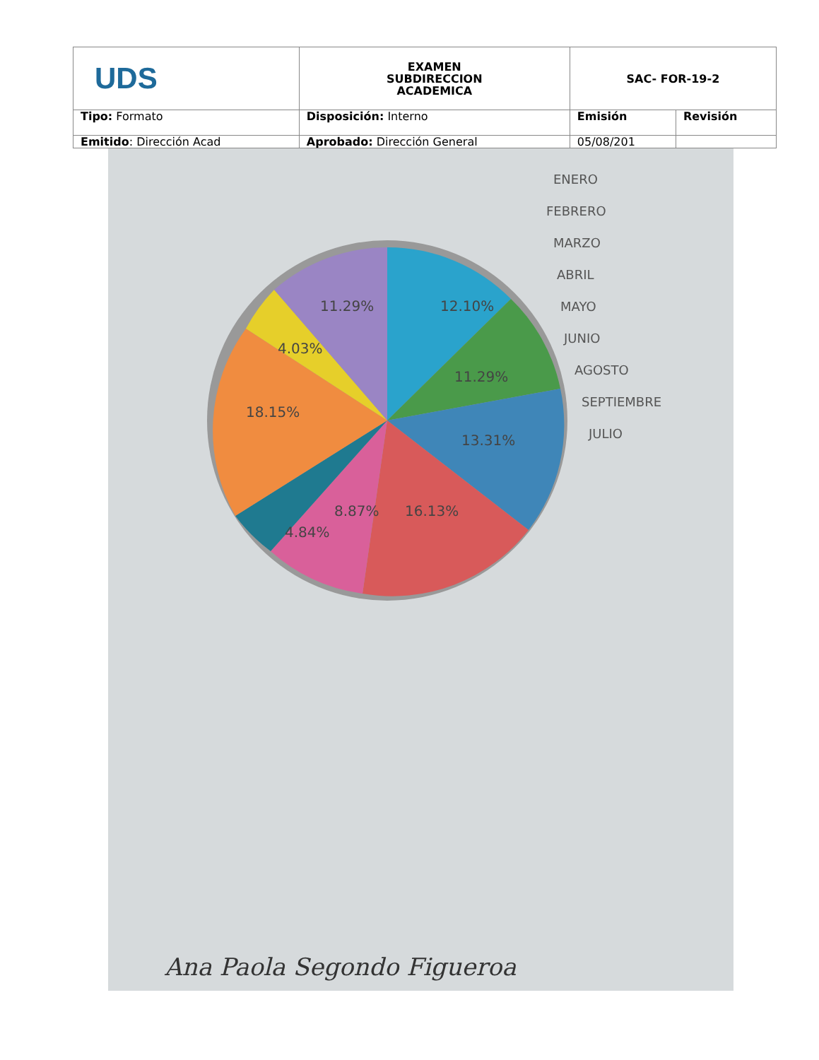| UDS | EXAMEN SUBDIRECCION ACADEMICA | SAC- FOR-19-2 | |
| Tipo: Formato | Disposición: Interno | Emisión | Revisión |
| Emitido : Dirección Acad | Aprobado: Dirección General | 05/08/201 | |
12.10%
11.29%
13.31%
16.13%
8.87%
18.15%
4.03%
11.29%
4.84%
ENERO
FEBRERO
MARZO
ABRIL
MAYO
JUNIO
AGOSTO
SEPTIEMBRE
JULIO
Ana Paola Segondo Figueroa